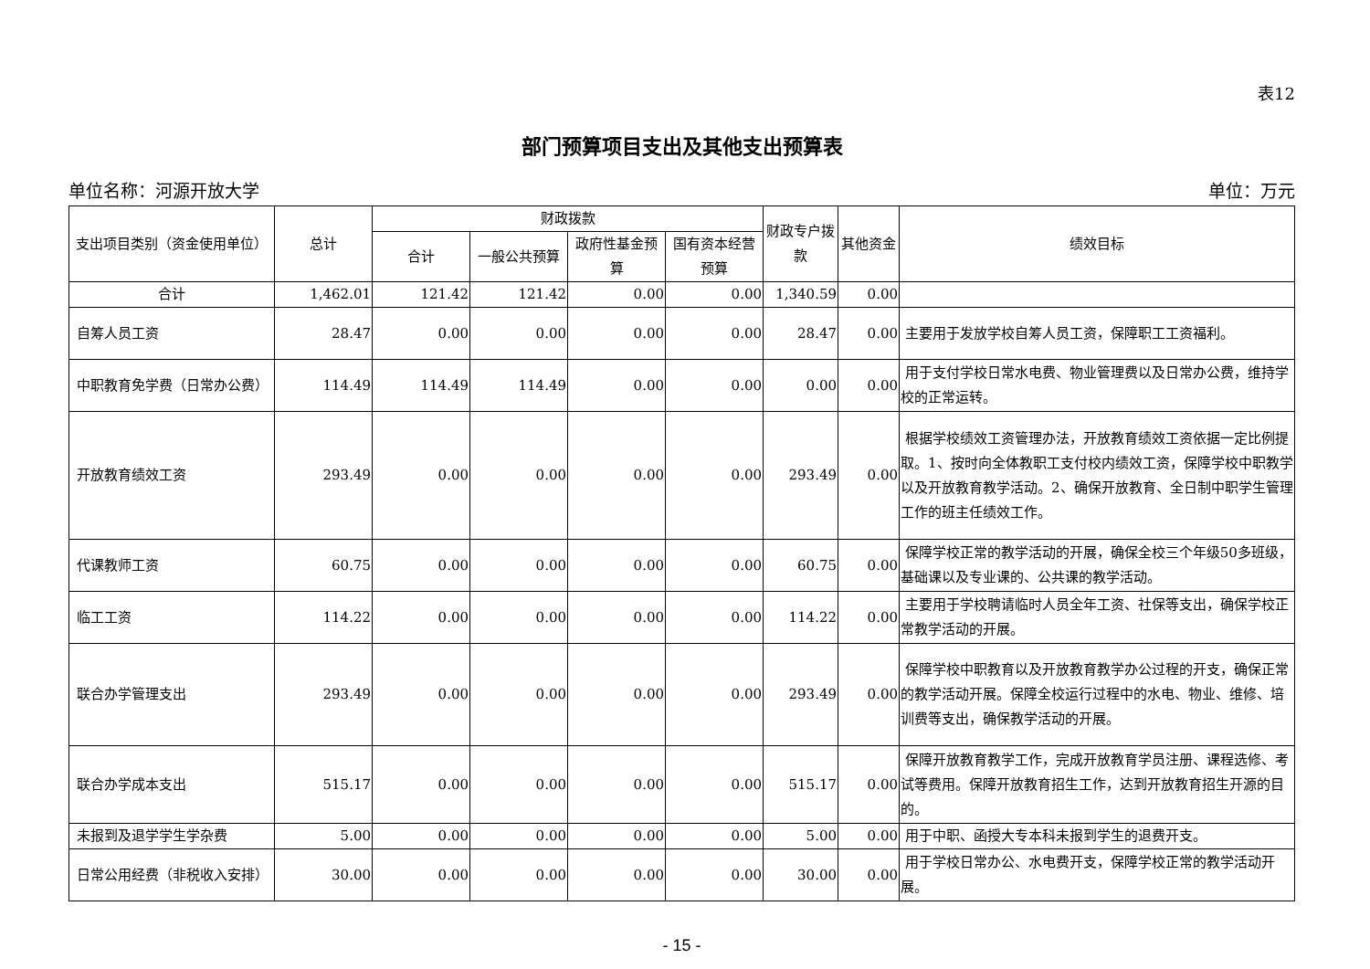表12
部门预算项目支出及其他支出预算表
单位名称：河源开放大学 单位：万元
| 支出项目类别（资金使用单位） | 总计 | 财政拨款 | | | | 财政专户拨款 | 其他资金 | 绩效目标 |
| --- | --- | --- | --- | --- | --- | --- | --- | --- |
| | | 合计 | 一般公共预算 | 政府性基金预算 | 国有资本经营预算 | | | |
| 合计 | 1,462.01 | 121.42 | 121.42 | 0.00 | 0.00 | 1,340.59 | 0.00 | |
| 自筹人员工资 | 28.47 | 0.00 | 0.00 | 0.00 | 0.00 | 28.47 | 0.00 | 主要用于发放学校自筹人员工资，保障职工工资福利。 |
| 中职教育免学费（日常办公费） | 114.49 | 114.49 | 114.49 | 0.00 | 0.00 | 0.00 | 0.00 | 用于支付学校日常水电费、物业管理费以及日常办公费，维持学校的正常运转。 |
| 开放教育绩效工资 | 293.49 | 0.00 | 0.00 | 0.00 | 0.00 | 293.49 | 0.00 | 根据学校绩效工资管理办法，开放教育绩效工资依据一定比例提取。1、按时向全体教职工支付校内绩效工资，保障学校中职教学以及开放教育教学活动。2、确保开放教育、全日制中职学生管理工作的班主任绩效工作。 |
| 代课教师工资 | 60.75 | 0.00 | 0.00 | 0.00 | 0.00 | 60.75 | 0.00 | 保障学校正常的教学活动的开展，确保全校三个年级50多班级，基础课以及专业课的、公共课的教学活动。 |
| 临工工资 | 114.22 | 0.00 | 0.00 | 0.00 | 0.00 | 114.22 | 0.00 | 主要用于学校聘请临时人员全年工资、社保等支出，确保学校正常教学活动的开展。 |
| 联合办学管理支出 | 293.49 | 0.00 | 0.00 | 0.00 | 0.00 | 293.49 | 0.00 | 保障学校中职教育以及开放教育教学办公过程的开支，确保正常的教学活动开展。保障全校运行过程中的水电、物业、维修、培训费等支出，确保教学活动的开展。 |
| 联合办学成本支出 | 515.17 | 0.00 | 0.00 | 0.00 | 0.00 | 515.17 | 0.00 | 保障开放教育教学工作，完成开放教育学员注册、课程选修、考试等费用。保障开放教育招生工作，达到开放教育招生开源的目的。 |
| 未报到及退学学生学杂费 | 5.00 | 0.00 | 0.00 | 0.00 | 0.00 | 5.00 | 0.00 | 用于中职、函授大专本科未报到学生的退费开支。 |
| 日常公用经费（非税收入安排） | 30.00 | 0.00 | 0.00 | 0.00 | 0.00 | 30.00 | 0.00 | 用于学校日常办公、水电费开支，保障学校正常的教学活动开展。 |
- 15 -